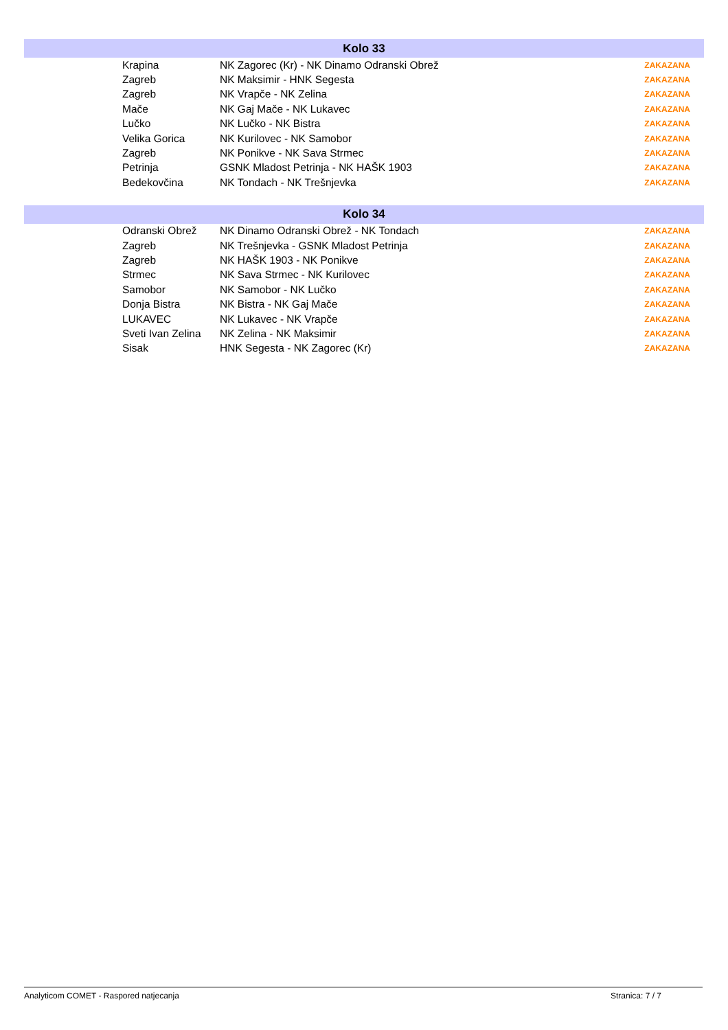| Kolo 33 | | |
| --- | --- | --- |
| Krapina | NK Zagorec (Kr) - NK Dinamo Odranski Obrež | ZAKAZANA |
| Zagreb | NK Maksimir - HNK Segesta | ZAKAZANA |
| Zagreb | NK Vrapče - NK Zelina | ZAKAZANA |
| Mače | NK Gaj Mače - NK Lukavec | ZAKAZANA |
| Lučko | NK Lučko - NK Bistra | ZAKAZANA |
| Velika Gorica | NK Kurilovec - NK Samobor | ZAKAZANA |
| Zagreb | NK Ponikve - NK Sava Strmec | ZAKAZANA |
| Petrinja | GSNK Mladost Petrinja - NK HAŠK 1903 | ZAKAZANA |
| Bedekovčina | NK Tondach - NK Trešnjevka | ZAKAZANA |
| Kolo 34 | | |
| --- | --- | --- |
| Odranski Obrež | NK Dinamo Odranski Obrež - NK Tondach | ZAKAZANA |
| Zagreb | NK Trešnjevka - GSNK Mladost Petrinja | ZAKAZANA |
| Zagreb | NK HAŠK 1903 - NK Ponikve | ZAKAZANA |
| Strmec | NK Sava Strmec - NK Kurilovec | ZAKAZANA |
| Samobor | NK Samobor - NK Lučko | ZAKAZANA |
| Donja Bistra | NK Bistra - NK Gaj Mače | ZAKAZANA |
| LUKAVEC | NK Lukavec - NK Vrapče | ZAKAZANA |
| Sveti Ivan Zelina | NK Zelina - NK Maksimir | ZAKAZANA |
| Sisak | HNK Segesta - NK Zagorec (Kr) | ZAKAZANA |
Analyticom COMET - Raspored natjecanja Stranica: 7 / 7